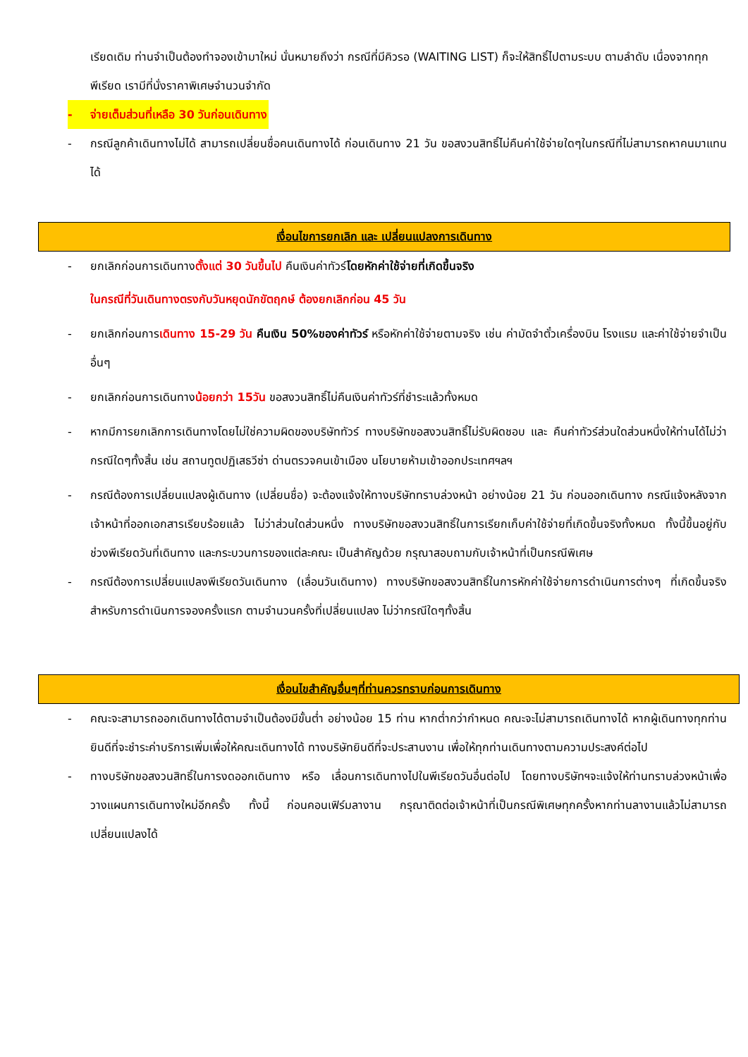เรียดเดิม ท่านจำเป็นต้องทำจองเข้ามาใหม่ นั่นหมายถึงว่า กรณีที่มีคิวรอ (WAITING LIST) ก็จะให้สิทธิ์ไปตามระบบ ตามลำดับ เนื่องจากทุกพีเรียด เรามีที่นั่งราคาพิเศษจำนวนจำกัด
- จ่ายเต็มส่วนที่เหลือ 30 วันก่อนเดินทาง
- กรณีลูกค้าเดินทางไม่ได้ สามารถเปลี่ยนชื่อคนเดินทางได้ ก่อนเดินทาง 21 วัน ขอสงวนสิทธิ์ไม่คืนค่าใช้จ่ายใดๆในกรณีที่ไม่สามารถหาคนมาแทนได้
เงื่อนไขการยกเลิก และ เปลี่ยนแปลงการเดินทาง
- ยกเลิกก่อนการเดินทางตั้งแต่ 30 วันขึ้นไป คืนเงินค่าทัวร์โดยหักค่าใช้จ่ายที่เกิดขึ้นจริง
ในกรณีที่วันเดินทางตรงกับวันหยุดนักขัตฤกษ์ ต้องยกเลิกก่อน 45 วัน
- ยกเลิกก่อนการเดินทาง 15-29 วัน คืนเงิน 50%ของค่าทัวร์ หรือหักค่าใช้จ่ายตามจริง เช่น ค่ามัดจำตั๋วเครื่องบิน โรงแรม และค่าใช้จ่ายจำเป็นอื่นๆ
- ยกเลิกก่อนการเดินทางน้อยกว่า 15วัน ขอสงวนสิทธิ์ไม่คืนเงินค่าทัวร์ที่ชำระแล้วทั้งหมด
- หากมีการยกเลิกการเดินทางโดยไม่ใช่ความผิดของบริษัททัวร์ ทางบริษัทขอสงวนสิทธิ์ไม่รับผิดชอบ และ คืนค่าทัวร์ส่วนใดส่วนหนึ่งให้ท่านได้ไม่ว่ากรณีใดๆทั้งสิ้น เช่น สถานทูตปฏิเสธวีซ่า ด่านตรวจคนเข้าเมือง นโยบายห้ามเข้าออกประเทศฯลฯ
- กรณีต้องการเปลี่ยนแปลงผู้เดินทาง (เปลี่ยนชื่อ) จะต้องแจ้งให้ทางบริษัททราบล่วงหน้า อย่างน้อย 21 วัน ก่อนออกเดินทาง กรณีแจ้งหลังจากเจ้าหน้าที่ออกเอกสารเรียบร้อยแล้ว ไม่ว่าส่วนใดส่วนหนึ่ง ทางบริษัทขอสงวนสิทธิ์ในการเรียกเก็บค่าใช้จ่ายที่เกิดขึ้นจริงทั้งหมด ทั้งนี้ขึ้นอยู่กับช่วงพีเรียดวันที่เดินทาง และกระบวนการของแต่ละคณะ เป็นสำคัญด้วย กรุณาสอบถามกับเจ้าหน้าที่เป็นกรณีพิเศษ
- กรณีต้องการเปลี่ยนแปลงพีเรียดวันเดินทาง (เลื่อนวันเดินทาง) ทางบริษัทขอสงวนสิทธิ์ในการหักค่าใช้จ่ายการดำเนินการต่างๆ ที่เกิดขึ้นจริงสำหรับการดำเนินการจองครั้งแรก ตามจำนวนครั้งที่เปลี่ยนแปลง ไม่ว่ากรณีใดๆทั้งสิ้น
เงื่อนไขสำคัญอื่นๆที่ท่านควรทราบก่อนการเดินทาง
- คณะจะสามารถออกเดินทางได้ตามจำเป็นต้องมีขั้นต่ำ อย่างน้อย 15 ท่าน หากต่ำกว่ากำหนด คณะจะไม่สามารถเดินทางได้ หากผู้เดินทางทุกท่านยินดีที่จะชำระค่าบริการเพิ่มเพื่อให้คณะเดินทางได้ ทางบริษัทยินดีที่จะประสานงาน เพื่อให้ทุกท่านเดินทางตามความประสงค์ต่อไป
- ทางบริษัทขอสงวนสิทธิ์ในการงดออกเดินทาง หรือ เลื่อนการเดินทางไปในพีเรียดวันอื่นต่อไป โดยทางบริษัทฯจะแจ้งให้ท่านทราบล่วงหน้าเพื่อวางแผนการเดินทางใหม่อีกครั้ง ทั้งนี้ ก่อนคอนเฟิร์มลางาน กรุณาติดต่อเจ้าหน้าที่เป็นกรณีพิเศษทุกครั้งหากท่านลางานแล้วไม่สามารถเปลี่ยนแปลงได้